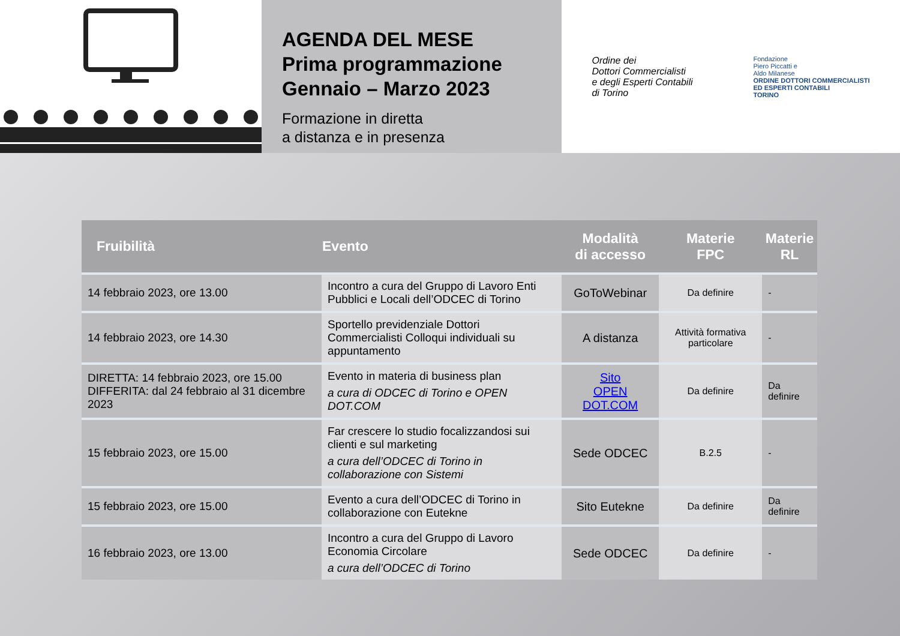AGENDA DEL MESE
Prima programmazione
Gennaio – Marzo 2023
Formazione in diretta
a distanza e in presenza
Ordine dei
Dottori Commercialisti
e degli Esperti Contabili
di Torino
Fondazione
Piero Piccatti e
Aldo Milanese
ORDINE DOTTORI COMMERCIALISTI
ED ESPERTI CONTABILI
TORINO
| Fruibilità | Evento | Modalità di accesso | Materie FPC | Materie RL |
| --- | --- | --- | --- | --- |
| 14 febbraio 2023, ore 13.00 | Incontro a cura del Gruppo di Lavoro Enti Pubblici e Locali dell’ODCEC di Torino | GoToWebinar | Da definire | - |
| 14 febbraio 2023, ore 14.30 | Sportello previdenziale Dottori Commercialisti Colloqui individuali su appuntamento | A distanza | Attività formativa particolare | - |
| DIRETTA: 14 febbraio 2023, ore 15.00 DIFFERITA: dal 24 febbraio al 31 dicembre 2023 | Evento in materia di business plan a cura di ODCEC di Torino e OPEN DOT.COM | Sito OPEN DOT.COM | Da definire | Da definire |
| 15 febbraio 2023, ore 15.00 | Far crescere lo studio focalizzandosi sui clienti e sul marketing a cura dell’ODCEC di Torino in collaborazione con Sistemi | Sede ODCEC | B.2.5 | - |
| 15 febbraio 2023, ore 15.00 | Evento a cura dell’ODCEC di Torino in collaborazione con Eutekne | Sito Eutekne | Da definire | Da definire |
| 16 febbraio 2023, ore 13.00 | Incontro a cura del Gruppo di Lavoro Economia Circolare a cura dell’ODCEC di Torino | Sede ODCEC | Da definire | - |